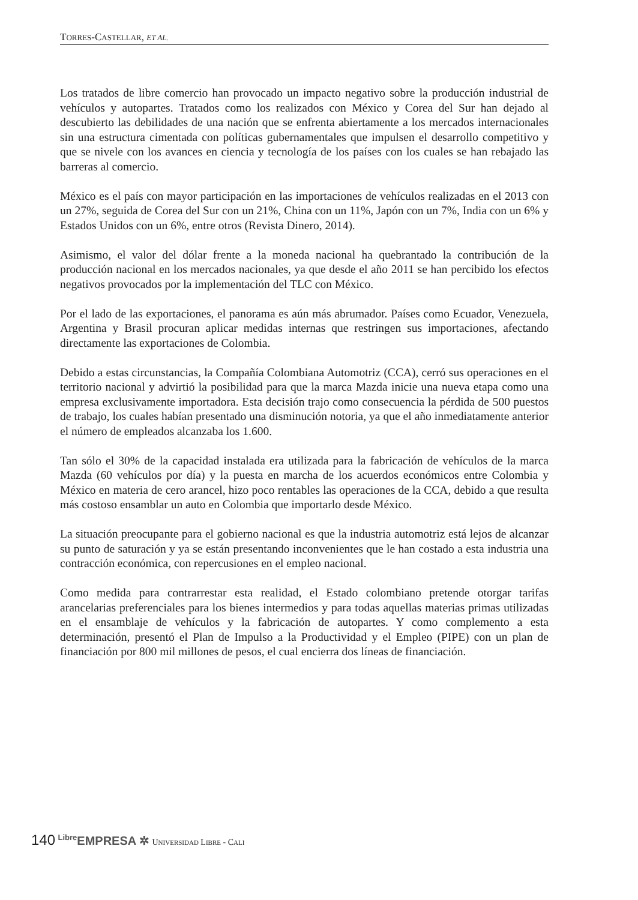TORRES-CASTELLAR, ET AL.
Los tratados de libre comercio han provocado un impacto negativo sobre la producción industrial de vehículos y autopartes. Tratados como los realizados con México y Corea del Sur han dejado al descubierto las debilidades de una nación que se enfrenta abiertamente a los mercados internacionales sin una estructura cimentada con políticas gubernamentales que impulsen el desarrollo competitivo y que se nivele con los avances en ciencia y tecnología de los países con los cuales se han rebajado las barreras al comercio.
México es el país con mayor participación en las importaciones de vehículos realizadas en el 2013 con un 27%, seguida de Corea del Sur con un 21%, China con un 11%, Japón con un 7%, India con un 6% y Estados Unidos con un 6%, entre otros (Revista Dinero, 2014).
Asimismo, el valor del dólar frente a la moneda nacional ha quebrantado la contribución de la producción nacional en los mercados nacionales, ya que desde el año 2011 se han percibido los efectos negativos provocados por la implementación del TLC con México.
Por el lado de las exportaciones, el panorama es aún más abrumador. Países como Ecuador, Venezuela, Argentina y Brasil procuran aplicar medidas internas que restringen sus importaciones, afectando directamente las exportaciones de Colombia.
Debido a estas circunstancias, la Compañía Colombiana Automotriz (CCA), cerró sus operaciones en el territorio nacional y advirtió la posibilidad para que la marca Mazda inicie una nueva etapa como una empresa exclusivamente importadora. Esta decisión trajo como consecuencia la pérdida de 500 puestos de trabajo, los cuales habían presentado una disminución notoria, ya que el año inmediatamente anterior el número de empleados alcanzaba los 1.600.
Tan sólo el 30% de la capacidad instalada era utilizada para la fabricación de vehículos de la marca Mazda (60 vehículos por día) y la puesta en marcha de los acuerdos económicos entre Colombia y México en materia de cero arancel, hizo poco rentables las operaciones de la CCA, debido a que resulta más costoso ensamblar un auto en Colombia que importarlo desde México.
La situación preocupante para el gobierno nacional es que la industria automotriz está lejos de alcanzar su punto de saturación y ya se están presentando inconvenientes que le han costado a esta industria una contracción económica, con repercusiones en el empleo nacional.
Como medida para contrarrestar esta realidad, el Estado colombiano pretende otorgar tarifas arancelarias preferenciales para los bienes intermedios y para todas aquellas materias primas utilizadas en el ensamblaje de vehículos y la fabricación de autopartes. Y como complemento a esta determinación, presentó el Plan de Impulso a la Productividad y el Empleo (PIPE) con un plan de financiación por 800 mil millones de pesos, el cual encierra dos líneas de financiación.
140 <sup>Libre</sup>EMPRESA ✲ UNIVERSIDAD LIBRE - CALI